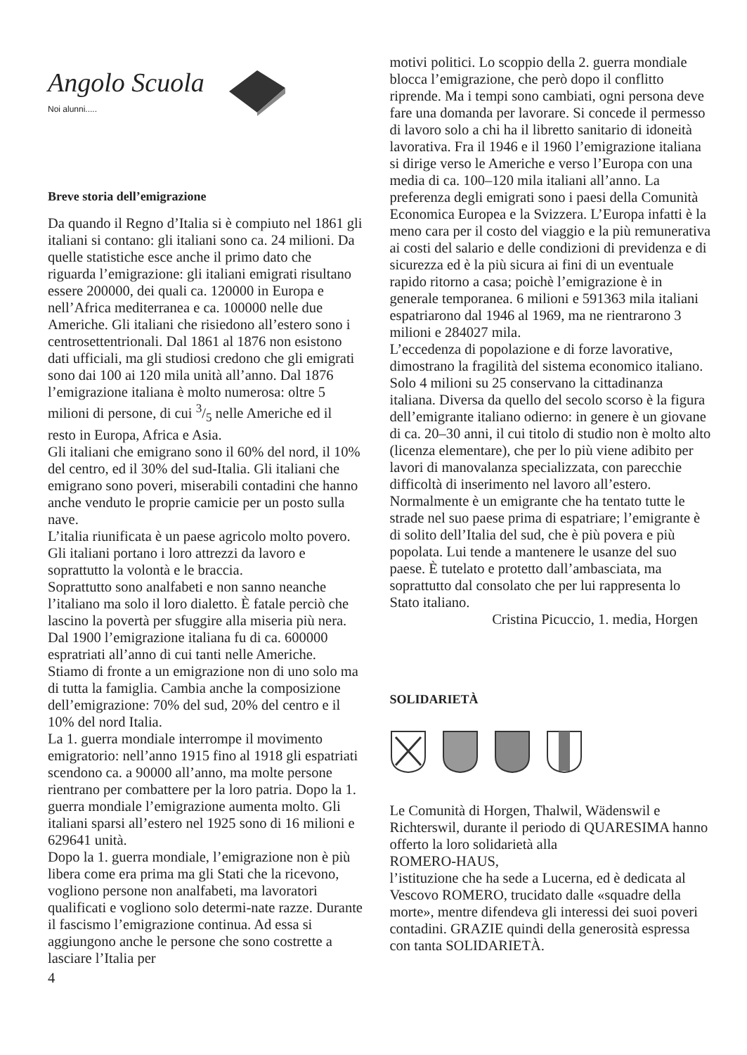Angolo Scuola
Noi alunni.....
Breve storia dell’emigrazione
Da quando il Regno d’Italia si è compiuto nel 1861 gli italiani si contano: gli italiani sono ca. 24 milioni. Da quelle statistiche esce anche il primo dato che riguarda l’emigrazione: gli italiani emigrati risultano essere 200000, dei quali ca. 120000 in Europa e nell’Africa mediterranea e ca. 100000 nelle due Americhe. Gli italiani che risiedono all’estero sono i centrosettentrionali. Dal 1861 al 1876 non esistono dati ufficiali, ma gli studiosi credono che gli emigrati sono dai 100 ai 120 mila unità all’anno. Dal 1876 l’emigrazione italiana è molto numerosa: oltre 5 milioni di persone, di cui 3/5 nelle Americhe ed il resto in Europa, Africa e Asia.
Gli italiani che emigrano sono il 60% del nord, il 10% del centro, ed il 30% del sud-Italia. Gli italiani che emigrano sono poveri, miserabili contadini che hanno anche venduto le proprie camicie per un posto sulla nave.
L’italia riunificata è un paese agricolo molto povero.
Gli italiani portano i loro attrezzi da lavoro e soprattutto la volontà e le braccia.
Soprattutto sono analfabeti e non sanno neanche l’italiano ma solo il loro dialetto. È fatale perciò che lascino la povertà per sfuggire alla miseria più nera. Dal 1900 l’emigrazione italiana fu di ca. 600000 espratriati all’anno di cui tanti nelle Americhe.
Stiamo di fronte a un emigrazione non di uno solo ma di tutta la famiglia. Cambia anche la composizione dell’emigrazione: 70% del sud, 20% del centro e il 10% del nord Italia.
La 1. guerra mondiale interrompe il movimento emigratorio: nell’anno 1915 fino al 1918 gli espatriati scendono ca. a 90000 all’anno, ma molte persone rientrano per combattere per la loro patria. Dopo la 1. guerra mondiale l’emigrazione aumenta molto. Gli italiani sparsi all’estero nel 1925 sono di 16 milioni e 629641 unità.
Dopo la 1. guerra mondiale, l’emigrazione non è più libera come era prima ma gli Stati che la ricevono, vogliono persone non analfabeti, ma lavoratori qualificati e vogliono solo determi-nate razze. Durante il fascismo l’emigrazione continua. Ad essa si aggiungono anche le persone che sono costrette a lasciare l’Italia per
4
motivi politici. Lo scoppio della 2. guerra mondiale blocca l’emigrazione, che però dopo il conflitto riprende. Ma i tempi sono cambiati, ogni persona deve fare una domanda per lavorare. Si concede il permesso di lavoro solo a chi ha il libretto sanitario di idoneità lavorativa. Fra il 1946 e il 1960 l’emigrazione italiana si dirige verso le Americhe e verso l’Europa con una media di ca. 100–120 mila italiani all’anno. La preferenza degli emigrati sono i paesi della Comunità Economica Europea e la Svizzera. L’Europa infatti è la meno cara per il costo del viaggio e la più remunerativa ai costi del salario e delle condizioni di previdenza e di sicurezza ed è la più sicura ai fini di un eventuale rapido ritorno a casa; poichè l’emigrazione è in generale temporanea. 6 milioni e 591363 mila italiani espatriarono dal 1946 al 1969, ma ne rientrarono 3 milioni e 284027 mila.
L’eccedenza di popolazione e di forze lavorative, dimostrano la fragilità del sistema economico italiano. Solo 4 milioni su 25 conservano la cittadinanza italiana. Diversa da quello del secolo scorso è la figura dell’emigrante italiano odierno: in genere è un giovane di ca. 20–30 anni, il cui titolo di studio non è molto alto (licenza elementare), che per lo più viene adibito per lavori di manovalanza specializzata, con parecchie difficoltà di inserimento nel lavoro all’estero. Normalmente è un emigrante che ha tentato tutte le strade nel suo paese prima di espatriare; l’emigrante è di solito dell’Italia del sud, che è più povera e più popolata. Lui tende a mantenere le usanze del suo paese. È tutelato e protetto dall’ambasciata, ma soprattutto dal consolato che per lui rappresenta lo Stato italiano.
Cristina Picuccio, 1. media, Horgen
SOLIDARIETÀ
Le Comunità di Horgen, Thalwil, Wädenswil e Richterswil, durante il periodo di QUARESIMA hanno offerto la loro solidarietà alla
ROMERO-HAUS,
l’istituzione che ha sede a Lucerna, ed è dedicata al Vescovo ROMERO, trucidato dalle «squadre della morte», mentre difendeva gli interessi dei suoi poveri contadini. GRAZIE quindi della generosità espressa con tanta SOLIDARIETÀ.